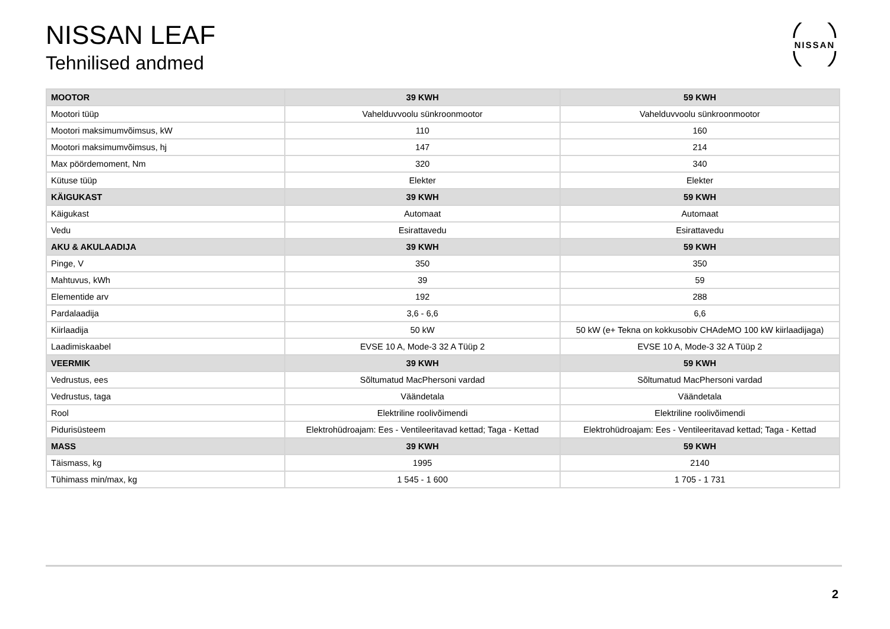NISSAN LEAF
Tehnilised andmed
NISSAN
| MOOTOR | 39 KWH | 59 KWH |
| --- | --- | --- |
| Mootori tüüp | Vahelduvvoolu sünkroonmootor | Vahelduvvoolu sünkroonmootor |
| Mootori maksimumvõimsus, kW | 110 | 160 |
| Mootori maksimumvõimsus, hj | 147 | 214 |
| Max pöördemoment, Nm | 320 | 340 |
| Kütuse tüüp | Elekter | Elekter |
| KÄIGUKAST | 39 KWH | 59 KWH |
| Käigukast | Automaat | Automaat |
| Vedu | Esirattavedu | Esirattavedu |
| AKU & AKULAADIJA | 39 KWH | 59 KWH |
| Pinge, V | 350 | 350 |
| Mahtuvus, kWh | 39 | 59 |
| Elementide arv | 192 | 288 |
| Pardalaadija | 3,6 - 6,6 | 6,6 |
| Kiirlaadija | 50 kW | 50 kW (e+ Tekna on kokkusobiv CHAdeMO 100 kW kiirlaadijaga) |
| Laadimiskaabel | EVSE 10 A, Mode-3 32 A Tüüp 2 | EVSE 10 A, Mode-3 32 A Tüüp 2 |
| VEERMIK | 39 KWH | 59 KWH |
| Vedrustus, ees | Sõltumatud MacPhersoni vardad | Sõltumatud MacPhersoni vardad |
| Vedrustus, taga | Väändetala | Väändetala |
| Rool | Elektriline roolivõimendi | Elektriline roolivõimendi |
| Pidurisüsteem | Elektrohüdroajam: Ees - Ventileeritavad kettad; Taga - Kettad | Elektrohüdroajam: Ees - Ventileeritavad kettad; Taga - Kettad |
| MASS | 39 KWH | 59 KWH |
| Täismass, kg | 1995 | 2140 |
| Tühimass min/max, kg | 1 545 - 1 600 | 1 705 - 1 731 |
2